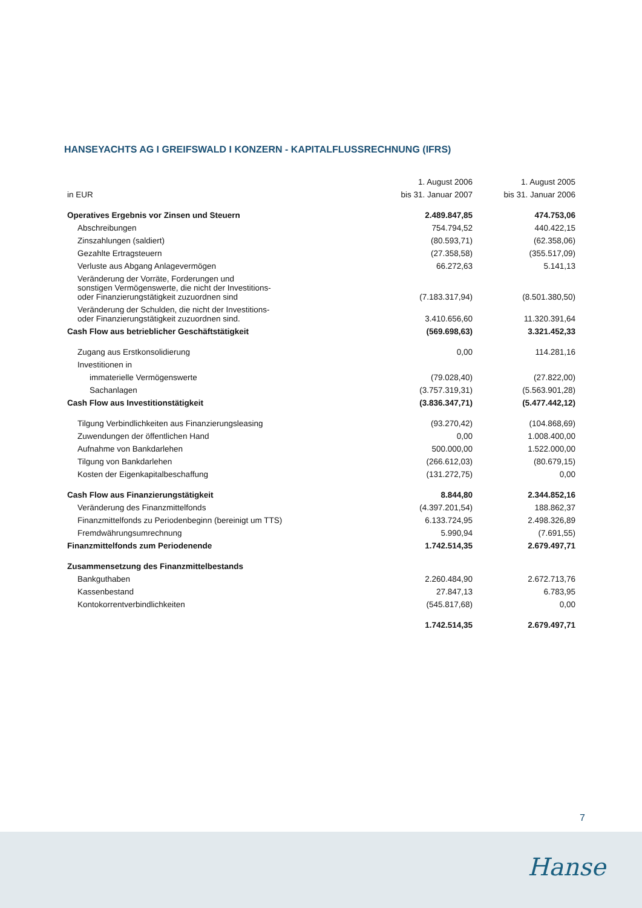HANSEYACHTS AG I GREIFSWALD I KONZERN - KAPITALFLUSSRECHNUNG (IFRS)
| | 1. August 2006 | 1. August 2005 |
| --- | --- | --- |
| in EUR | bis 31. Januar 2007 | bis 31. Januar 2006 |
| Operatives Ergebnis vor Zinsen und Steuern | 2.489.847,85 | 474.753,06 |
| Abschreibungen | 754.794,52 | 440.422,15 |
| Zinszahlungen (saldiert) | (80.593,71) | (62.358,06) |
| Gezahlte Ertragsteuern | (27.358,58) | (355.517,09) |
| Verluste aus Abgang Anlagevermögen | 66.272,63 | 5.141,13 |
| Veränderung der Vorräte, Forderungen und sonstigen Vermögenswerte, die nicht der Investitions- oder Finanzierungstätigkeit zuzuordnen sind | (7.183.317,94) | (8.501.380,50) |
| Veränderung der Schulden, die nicht der Investitions- oder Finanzierungstätigkeit zuzuordnen sind. | 3.410.656,60 | 11.320.391,64 |
| Cash Flow aus betrieblicher Geschäftstätigkeit | (569.698,63) | 3.321.452,33 |
| Zugang aus Erstkonsolidierung | 0,00 | 114.281,16 |
| Investitionen in | | |
| immaterielle Vermögenswerte | (79.028,40) | (27.822,00) |
| Sachanlagen | (3.757.319,31) | (5.563.901,28) |
| Cash Flow aus Investitionstätigkeit | (3.836.347,71) | (5.477.442,12) |
| Tilgung Verbindlichkeiten aus Finanzierungsleasing | (93.270,42) | (104.868,69) |
| Zuwendungen der öffentlichen Hand | 0,00 | 1.008.400,00 |
| Aufnahme von Bankdarlehen | 500.000,00 | 1.522.000,00 |
| Tilgung von Bankdarlehen | (266.612,03) | (80.679,15) |
| Kosten der Eigenkapitalbeschaffung | (131.272,75) | 0,00 |
| Cash Flow aus Finanzierungstätigkeit | 8.844,80 | 2.344.852,16 |
| Veränderung des Finanzmittelfonds | (4.397.201,54) | 188.862,37 |
| Finanzmittelfonds zu Periodenbeginn (bereinigt um TTS) | 6.133.724,95 | 2.498.326,89 |
| Fremdwährungsumrechnung | 5.990,94 | (7.691,55) |
| Finanzmittelfonds zum Periodenende | 1.742.514,35 | 2.679.497,71 |
| Zusammensetzung des Finanzmittelbestands | | |
| Bankguthaben | 2.260.484,90 | 2.672.713,76 |
| Kassenbestand | 27.847,13 | 6.783,95 |
| Kontokorrentverbindlichkeiten | (545.817,68) | 0,00 |
| | 1.742.514,35 | 2.679.497,71 |
7
Hanse